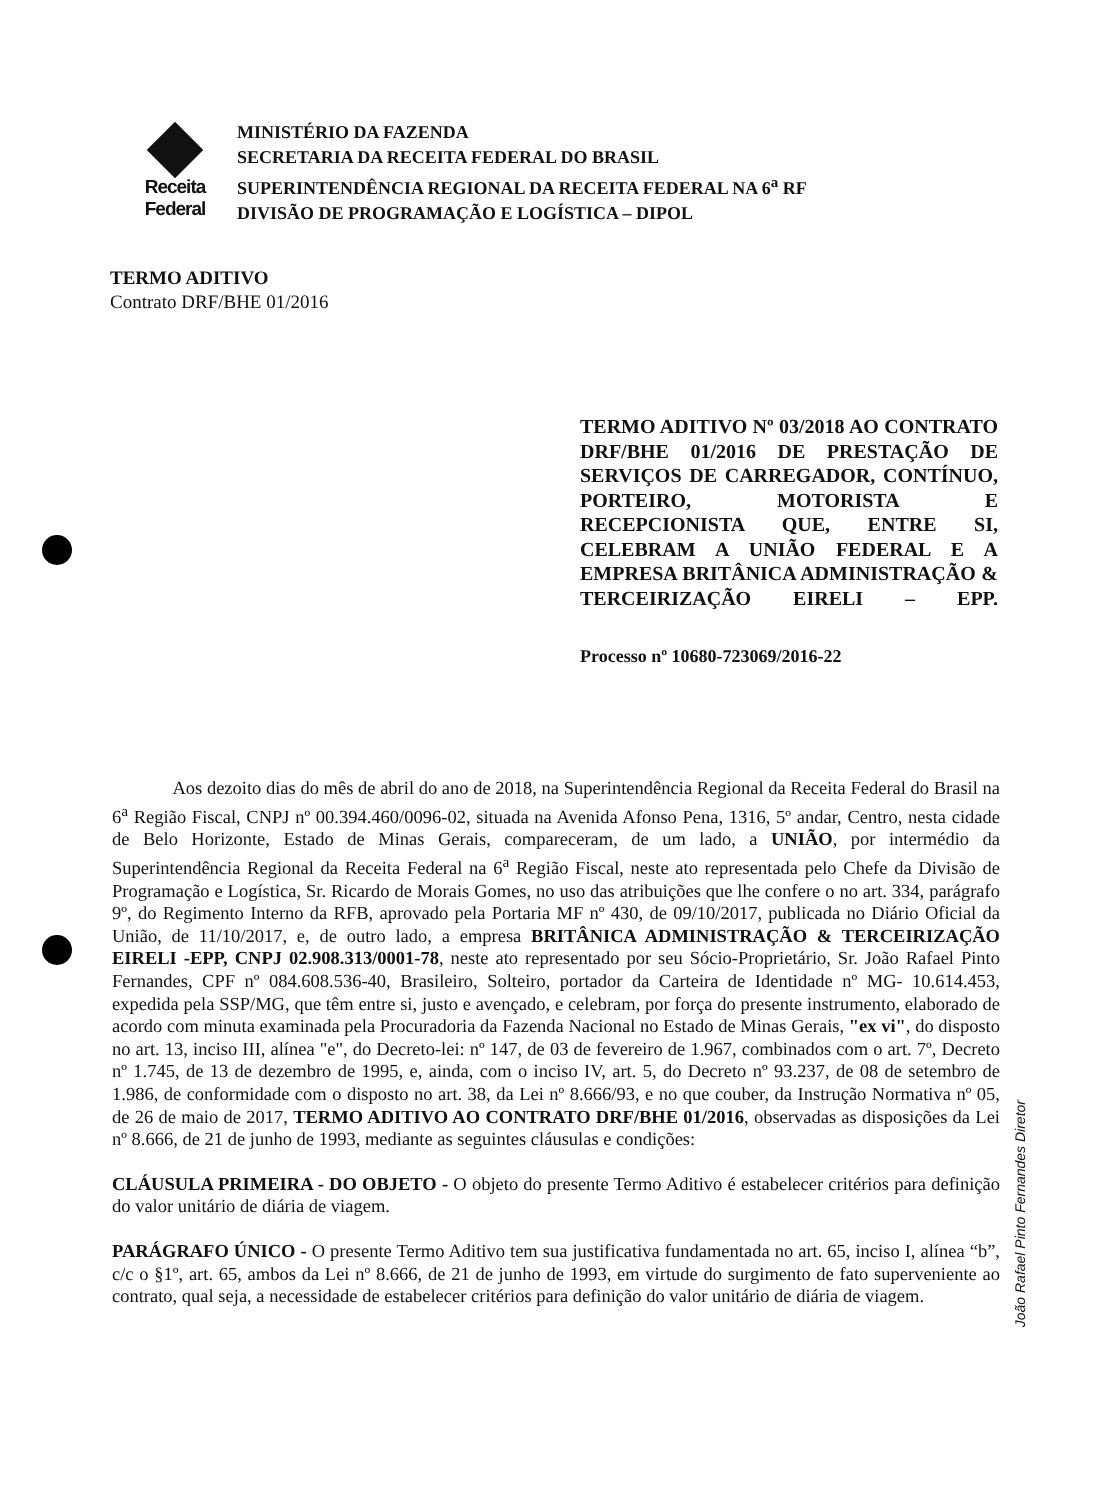Receita Federal
MINISTÉRIO DA FAZENDA
SECRETARIA DA RECEITA FEDERAL DO BRASIL
SUPERINTENDÊNCIA REGIONAL DA RECEITA FEDERAL NA 6<sup>a</sup> RF
DIVISÃO DE PROGRAMAÇÃO E LOGÍSTICA – DIPOL
TERMO ADITIVO
Contrato DRF/BHE 01/2016
TERMO ADITIVO Nº 03/2018 AO CONTRATO DRF/BHE 01/2016 DE PRESTAÇÃO DE SERVIÇOS DE CARREGADOR, CONTÍNUO, PORTEIRO, MOTORISTA E RECEPCIONISTA QUE, ENTRE SI, CELEBRAM A UNIÃO FEDERAL E A EMPRESA BRITÂNICA ADMINISTRAÇÃO & TERCEIRIZAÇÃO EIRELI – EPP.
Processo nº 10680-723069/2016-22
Aos dezoito dias do mês de abril do ano de 2018, na Superintendência Regional da Receita Federal do Brasil na 6<sup>a</sup> Região Fiscal, CNPJ nº 00.394.460/0096-02, situada na Avenida Afonso Pena, 1316, 5º andar, Centro, nesta cidade de Belo Horizonte, Estado de Minas Gerais, compareceram, de um lado, a UNIÃO, por intermédio da Superintendência Regional da Receita Federal na 6<sup>a</sup> Região Fiscal, neste ato representada pelo Chefe da Divisão de Programação e Logística, Sr. Ricardo de Morais Gomes, no uso das atribuições que lhe confere o no art. 334, parágrafo 9º, do Regimento Interno da RFB, aprovado pela Portaria MF nº 430, de 09/10/2017, publicada no Diário Oficial da União, de 11/10/2017, e, de outro lado, a empresa BRITÂNICA ADMINISTRAÇÃO & TERCEIRIZAÇÃO EIRELI -EPP, CNPJ 02.908.313/0001-78, neste ato representado por seu Sócio-Proprietário, Sr. João Rafael Pinto Fernandes, CPF nº 084.608.536-40, Brasileiro, Solteiro, portador da Carteira de Identidade nº MG- 10.614.453, expedida pela SSP/MG, que têm entre si, justo e avençado, e celebram, por força do presente instrumento, elaborado de acordo com minuta examinada pela Procuradoria da Fazenda Nacional no Estado de Minas Gerais, "ex vi", do disposto no art. 13, inciso III, alínea "e", do Decreto-lei: nº 147, de 03 de fevereiro de 1.967, combinados com o art. 7º, Decreto nº 1.745, de 13 de dezembro de 1995, e, ainda, com o inciso IV, art. 5, do Decreto nº 93.237, de 08 de setembro de 1.986, de conformidade com o disposto no art. 38, da Lei nº 8.666/93, e no que couber, da Instrução Normativa nº 05, de 26 de maio de 2017, TERMO ADITIVO AO CONTRATO DRF/BHE 01/2016, observadas as disposições da Lei nº 8.666, de 21 de junho de 1993, mediante as seguintes cláusulas e condições:
CLÁUSULA PRIMEIRA - DO OBJETO - O objeto do presente Termo Aditivo é estabelecer critérios para definição do valor unitário de diária de viagem.
PARÁGRAFO ÚNICO - O presente Termo Aditivo tem sua justificativa fundamentada no art. 65, inciso I, alínea “b”, c/c o §1º, art. 65, ambos da Lei nº 8.666, de 21 de junho de 1993, em virtude do surgimento de fato superveniente ao contrato, qual seja, a necessidade de estabelecer critérios para definição do valor unitário de diária de viagem.
João Rafael Pinto Fernandes Diretor